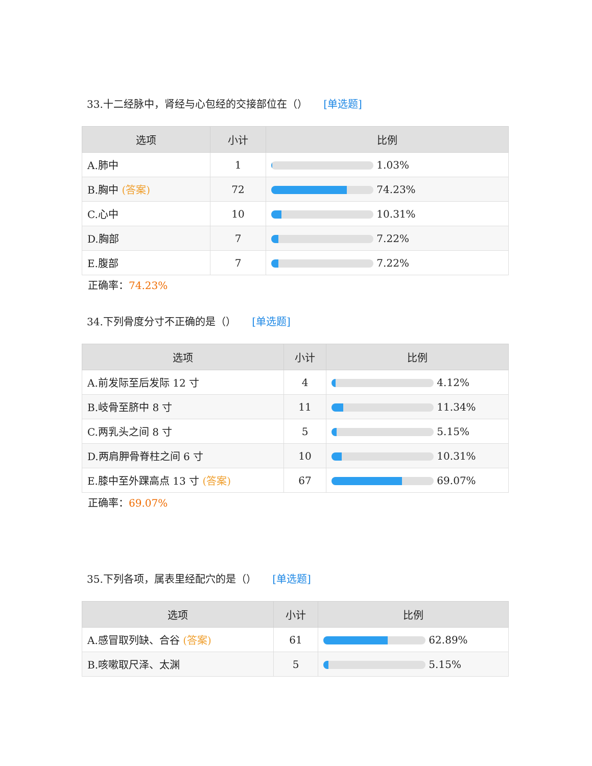33.十二经脉中，肾经与心包经的交接部位在（） [单选题]
| 选项 | 小计 | 比例 |
| --- | --- | --- |
| A.肺中 | 1 | 1.03% |
| B.胸中 (答案) | 72 | 74.23% |
| C.心中 | 10 | 10.31% |
| D.胸部 | 7 | 7.22% |
| E.腹部 | 7 | 7.22% |
正确率：74.23%
34.下列骨度分寸不正确的是（） [单选题]
| 选项 | 小计 | 比例 |
| --- | --- | --- |
| A.前发际至后发际 12 寸 | 4 | 4.12% |
| B.岐骨至脐中 8 寸 | 11 | 11.34% |
| C.两乳头之间 8 寸 | 5 | 5.15% |
| D.两肩胛骨脊柱之间 6 寸 | 10 | 10.31% |
| E.膝中至外踝高点 13 寸 (答案) | 67 | 69.07% |
正确率：69.07%
35.下列各项，属表里经配穴的是（） [单选题]
| 选项 | 小计 | 比例 |
| --- | --- | --- |
| A.感冒取列缺、合谷 (答案) | 61 | 62.89% |
| B.咳嗽取尺泽、太渊 | 5 | 5.15% |